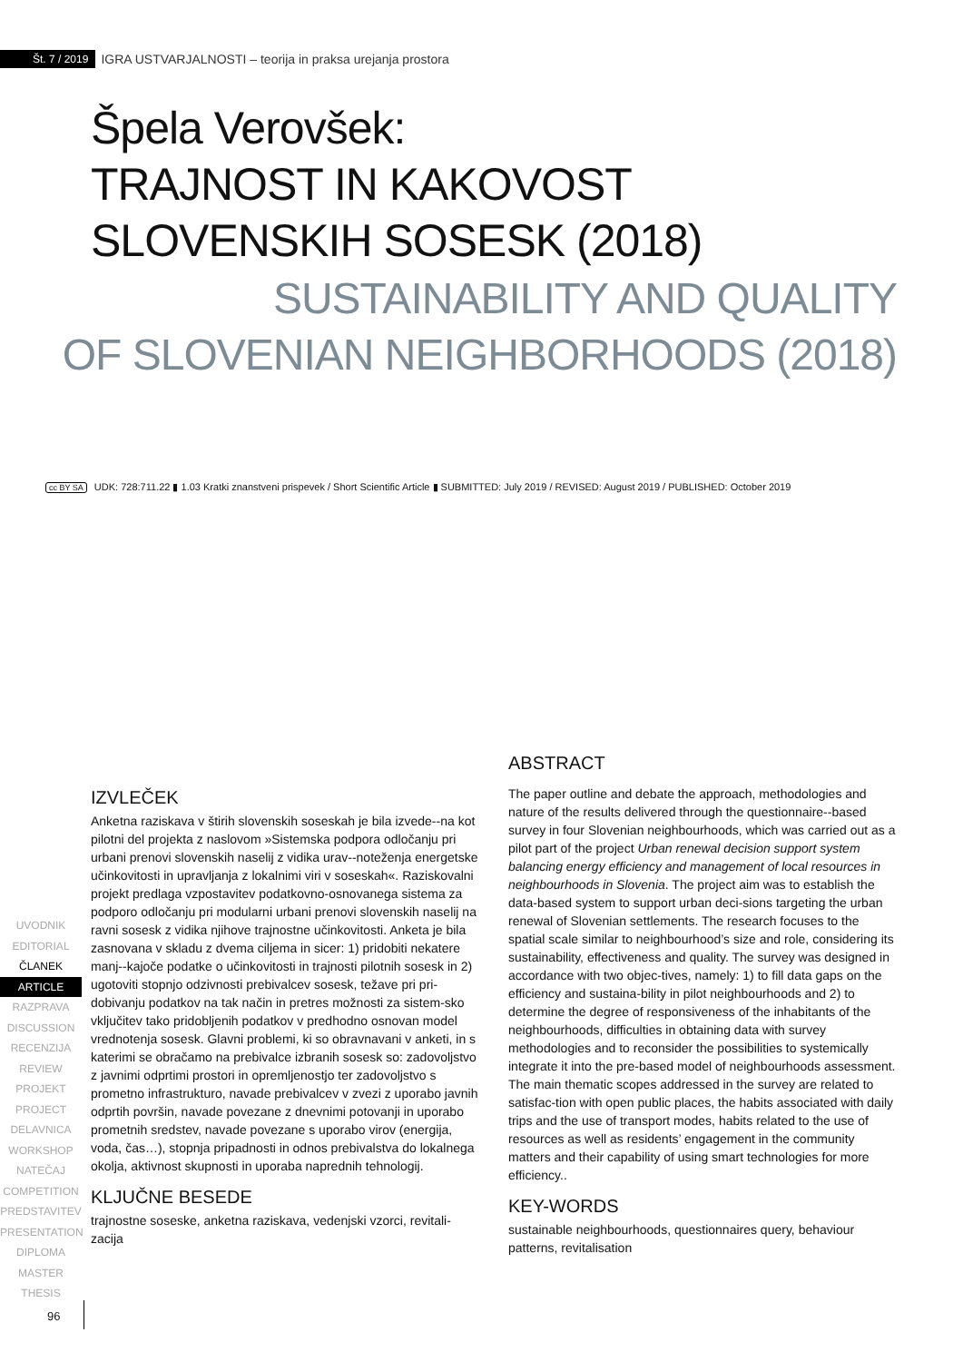Št. 7 / 2019 IGRA USTVARJALNOSTI – teorija in praksa urejanja prostora
Špela Verovšek:
TRAJNOST IN KAKOVOST
SLOVENSKIH SOSESK (2018)
SUSTAINABILITY AND QUALITY
OF SLOVENIAN NEIGHBORHOODS (2018)
cc BY SA UDK: 728:711.22 ▮ 1.03 Kratki znanstveni prispevek / Short Scientific Article ▮ SUBMITTED: July 2019 / REVISED: August 2019 / PUBLISHED: October 2019
UVODNIK
EDITORIAL
ČLANEK
ARTICLE
RAZPRAVA
DISCUSSION
RECENZIJA
REVIEW
PROJEKT
PROJECT
DELAVNICA
WORKSHOP
NATEČAJ
COMPETITION
PREDSTAVITEV
PRESENTATION
DIPLOMA
MASTER THESIS
IZVLEČEK
Anketna raziskava v štirih slovenskih soseskah je bila izvede--na kot pilotni del projekta z naslovom »Sistemska podpora odločanju pri urbani prenovi slovenskih naselij z vidika urav--noteženja energetske učinkovitosti in upravljanja z lokalnimi viri v soseskah«. Raziskovalni projekt predlaga vzpostavitev podatkovno-osnovanega sistema za podporo odločanju pri modularni urbani prenovi slovenskih naselij na ravni sosesk z vidika njihove trajnostne učinkovitosti. Anketa je bila zasnovana v skladu z dvema ciljema in sicer: 1) pridobiti nekatere manj--kajoče podatke o učinkovitosti in trajnosti pilotnih sosesk in 2) ugotoviti stopnjo odzivnosti prebivalcev sosesk, težave pri pri-dobivanju podatkov na tak način in pretres možnosti za sistem-sko vključitev tako pridobljenih podatkov v predhodno osnovan model vrednotenja sosesk. Glavni problemi, ki so obravnavani v anketi, in s katerimi se obračamo na prebivalce izbranih sosesk so: zadovoljstvo z javnimi odprtimi prostori in opremljenostjo ter zadovoljstvo s prometno infrastrukturo, navade prebivalcev v zvezi z uporabo javnih odprtih površin, navade povezane z dnevnimi potovanji in uporabo prometnih sredstev, navade povezane s uporabo virov (energija, voda, čas…), stopnja pripadnosti in odnos prebivalstva do lokalnega okolja, aktivnost skupnosti in uporaba naprednih tehnologij.
KLJUČNE BESEDE
trajnostne soseske, anketna raziskava, vedenjski vzorci, revitali-zacija
ABSTRACT
The paper outline and debate the approach, methodologies and nature of the results delivered through the questionnaire--based survey in four Slovenian neighbourhoods, which was carried out as a pilot part of the project Urban renewal decision support system balancing energy efficiency and management of local resources in neighbourhoods in Slovenia. The project aim was to establish the data-based system to support urban deci-sions targeting the urban renewal of Slovenian settlements. The research focuses to the spatial scale similar to neighbourhood’s size and role, considering its sustainability, effectiveness and quality. The survey was designed in accordance with two objec-tives, namely: 1) to fill data gaps on the efficiency and sustaina-bility in pilot neighbourhoods and 2) to determine the degree of responsiveness of the inhabitants of the neighbourhoods, difficulties in obtaining data with survey methodologies and to reconsider the possibilities to systemically integrate it into the pre-based model of neighbourhoods assessment. The main thematic scopes addressed in the survey are related to satisfac-tion with open public places, the habits associated with daily trips and the use of transport modes, habits related to the use of resources as well as residents’ engagement in the community matters and their capability of using smart technologies for more efficiency..
KEY-WORDS
sustainable neighbourhoods, questionnaires query, behaviour patterns, revitalisation
96